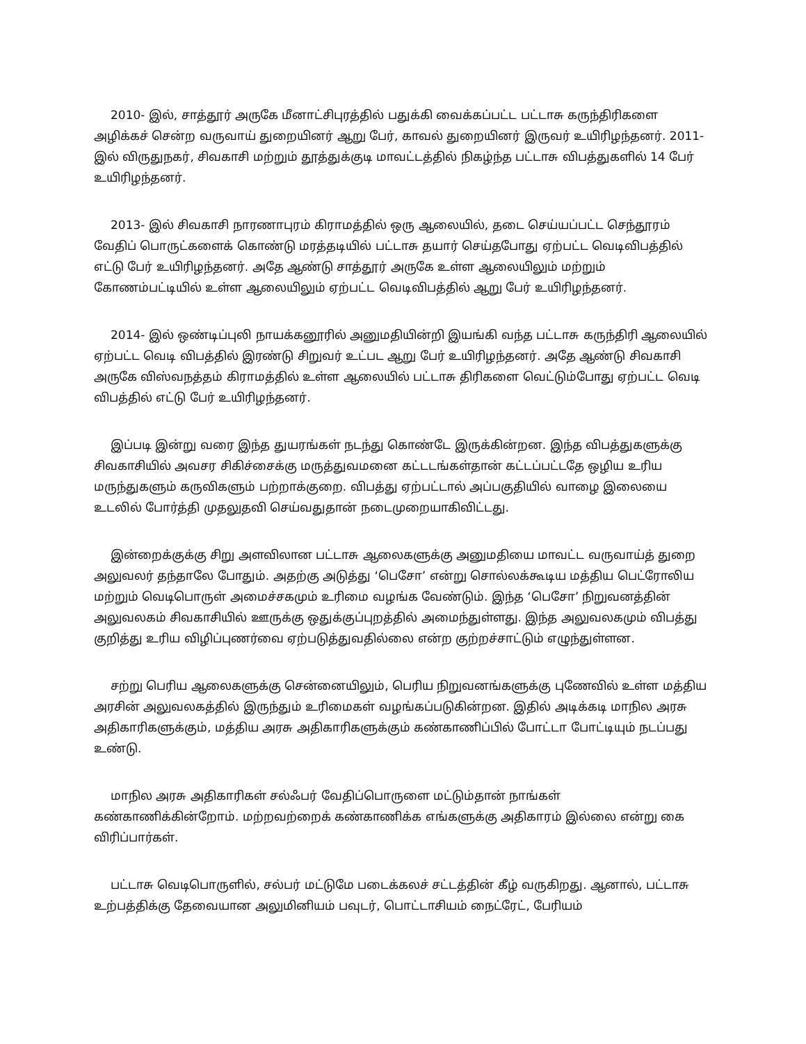2010- இல், சாத்தூர் அருகே மீனாட்சிபுரத்தில் பதுக்கி வைக்கப்பட்ட பட்டாசு கருந்திரிகளை அழிக்கச் சென்ற வருவாய் துறையினர் ஆறு பேர், காவல் துறையினர் இருவர் உயிரிழந்தனர். 2011- இல் விருதுநகர், சிவகாசி மற்றும் தூத்துக்குடி மாவட்டத்தில் நிகழ்ந்த பட்டாசு விபத்துகளில் 14 பேர் உயிரிழந்தனர்.
2013- இல் சிவகாசி நாரணாபுரம் கிராமத்தில் ஒரு ஆலையில், தடை செய்யப்பட்ட செந்தூரம் வேதிப் பொருட்களைக் கொண்டு மரத்தடியில் பட்டாசு தயார் செய்தபோது ஏற்பட்ட வெடிவிபத்தில் எட்டு பேர் உயிரிழந்தனர். அதே ஆண்டு சாத்தூர் அருகே உள்ள ஆலையிலும் மற்றும் கோணம்பட்டியில் உள்ள ஆலையிலும் ஏற்பட்ட வெடிவிபத்தில் ஆறு பேர் உயிரிழந்தனர்.
2014- இல் ஒண்டிப்புலி நாயக்கனூரில் அனுமதியின்றி இயங்கி வந்த பட்டாசு கருந்திரி ஆலையில் ஏற்பட்ட வெடி விபத்தில் இரண்டு சிறுவர் உட்பட ஆறு பேர் உயிரிழந்தனர். அதே ஆண்டு சிவகாசி அருகே விஸ்வநத்தம் கிராமத்தில் உள்ள ஆலையில் பட்டாசு திரிகளை வெட்டும்போது ஏற்பட்ட வெடி விபத்தில் எட்டு பேர் உயிரிழந்தனர்.
இப்படி இன்று வரை இந்த துயரங்கள் நடந்து கொண்டே இருக்கின்றன. இந்த விபத்துகளுக்கு சிவகாசியில் அவசர சிகிச்சைக்கு மருத்துவமனை கட்டடங்கள்தான் கட்டப்பட்டதே ஒழிய உரிய மருந்துகளும் கருவிகளும் பற்றாக்குறை. விபத்து ஏற்பட்டால் அப்பகுதியில் வாழை இலையை உடலில் போர்த்தி முதலுதவி செய்வதுதான் நடைமுறையாகிவிட்டது.
இன்றைக்குக்கு சிறு அளவிலான பட்டாசு ஆலைகளுக்கு அனுமதியை மாவட்ட வருவாய்த் துறை அலுவலர் தந்தாலே போதும். அதற்கு அடுத்து ‘பெசோ’ என்று சொல்லக்கூடிய மத்திய பெட்ரோலிய மற்றும் வெடிபொருள் அமைச்சகமும் உரிமை வழங்க வேண்டும். இந்த ‘பெசோ’ நிறுவனத்தின் அலுவலகம் சிவகாசியில் ஊருக்கு ஒதுக்குப்புறத்தில் அமைந்துள்ளது. இந்த அலுவலகமும் விபத்து குறித்து உரிய விழிப்புணர்வை ஏற்படுத்துவதில்லை என்ற குற்றச்சாட்டும் எழுந்துள்ளன.
சற்று பெரிய ஆலைகளுக்கு சென்னையிலும், பெரிய நிறுவனங்களுக்கு புணேவில் உள்ள மத்திய அரசின் அலுவலகத்தில் இருந்தும் உரிமைகள் வழங்கப்படுகின்றன. இதில் அடிக்கடி மாநில அரசு அதிகாரிகளுக்கும், மத்திய அரசு அதிகாரிகளுக்கும் கண்காணிப்பில் போட்டா போட்டியும் நடப்பது உண்டு.
மாநில அரசு அதிகாரிகள் சல்ஃபர் வேதிப்பொருளை மட்டும்தான் நாங்கள் கண்காணிக்கின்றோம். மற்றவற்றைக் கண்காணிக்க எங்களுக்கு அதிகாரம் இல்லை என்று கை விரிப்பார்கள்.
பட்டாசு வெடிபொருளில், சல்பர் மட்டுமே படைக்கலச் சட்டத்தின் கீழ் வருகிறது. ஆனால், பட்டாசு உற்பத்திக்கு தேவையான அலுமினியம் பவுடர், பொட்டாசியம் நைட்ரேட், பேரியம்